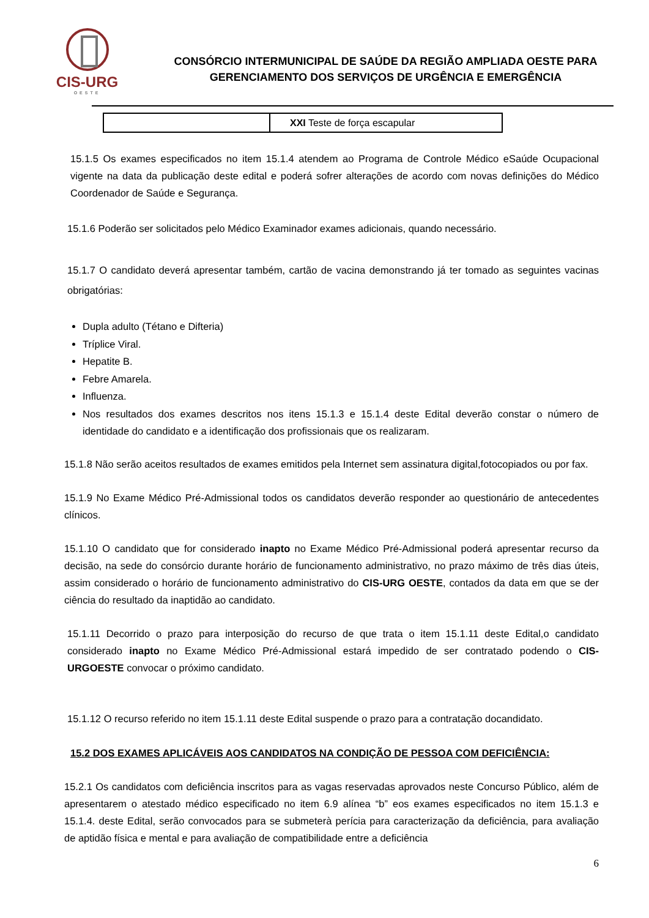CIS-URG
OESTE
CONSÓRCIO INTERMUNICIPAL DE SAÚDE DA REGIÃO AMPLIADA OESTE PARA
GERENCIAMENTO DOS SERVIÇOS DE URGÊNCIA E EMERGÊNCIA
| | XXI Teste de força escapular |
15.1.5 Os exames especificados no item 15.1.4 atendem ao Programa de Controle Médico eSaúde Ocupacional vigente na data da publicação deste edital e poderá sofrer alterações de acordo com novas definições do Médico Coordenador de Saúde e Segurança.
15.1.6 Poderão ser solicitados pelo Médico Examinador exames adicionais, quando necessário.
15.1.7 O candidato deverá apresentar também, cartão de vacina demonstrando já ter tomado as seguintes vacinas obrigatórias:
Dupla adulto (Tétano e Difteria)
Tríplice Viral.
Hepatite B.
Febre Amarela.
Influenza.
Nos resultados dos exames descritos nos itens 15.1.3 e 15.1.4 deste Edital deverão constar o número de identidade do candidato e a identificação dos profissionais que os realizaram.
15.1.8 Não serão aceitos resultados de exames emitidos pela Internet sem assinatura digital,fotocopiados ou por fax.
15.1.9 No Exame Médico Pré-Admissional todos os candidatos deverão responder ao questionário de antecedentes clínicos.
15.1.10 O candidato que for considerado inapto no Exame Médico Pré-Admissional poderá apresentar recurso da decisão, na sede do consórcio durante horário de funcionamento administrativo, no prazo máximo de três dias úteis, assim considerado o horário de funcionamento administrativo do CIS-URG OESTE, contados da data em que se der ciência do resultado da inaptidão ao candidato.
15.1.11 Decorrido o prazo para interposição do recurso de que trata o item 15.1.11 deste Edital,o candidato considerado inapto no Exame Médico Pré-Admissional estará impedido de ser contratado podendo o CIS-URGOESTE convocar o próximo candidato.
15.1.12 O recurso referido no item 15.1.11 deste Edital suspende o prazo para a contratação docandidato.
15.2 DOS EXAMES APLICÁVEIS AOS CANDIDATOS NA CONDIÇÃO DE PESSOA COM DEFICIÊNCIA:
15.2.1 Os candidatos com deficiência inscritos para as vagas reservadas aprovados neste Concurso Público, além de apresentarem o atestado médico especificado no item 6.9 alínea “b” eos exames especificados no item 15.1.3 e 15.1.4. deste Edital, serão convocados para se submeterà perícia para caracterização da deficiência, para avaliação de aptidão física e mental e para avaliação de compatibilidade entre a deficiência
6